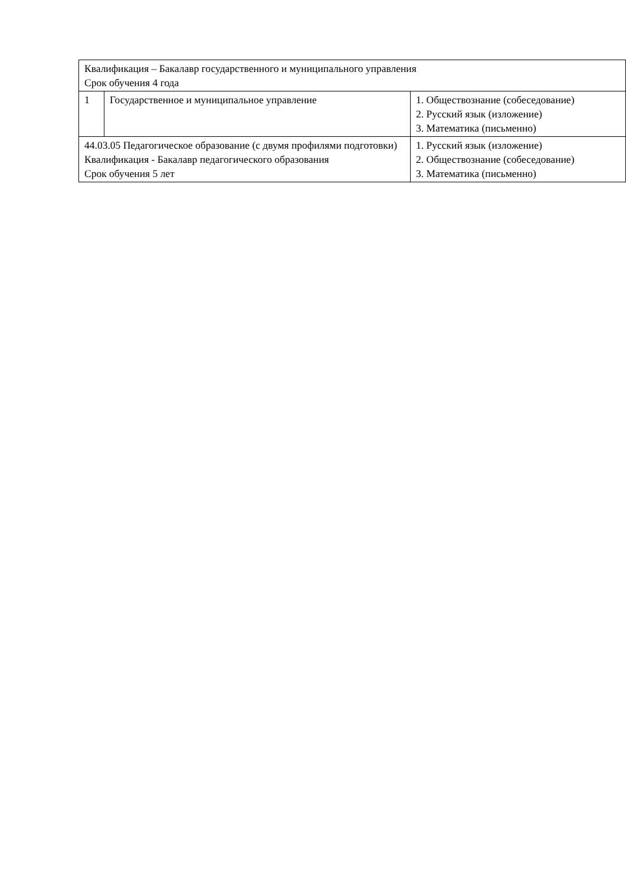| Квалификация – Бакалавр государственного и муниципального управления Срок обучения 4 года | | |
| 1 | Государственное и муниципальное управление | 1. Обществознание (собеседование) 2. Русский язык (изложение) 3. Математика (письменно) |
| 44.03.05 Педагогическое образование (с двумя профилями подготовки) Квалификация - Бакалавр педагогического образования Срок обучения 5 лет | | 1. Русский язык (изложение) 2. Обществознание (собеседование) 3. Математика (письменно) |